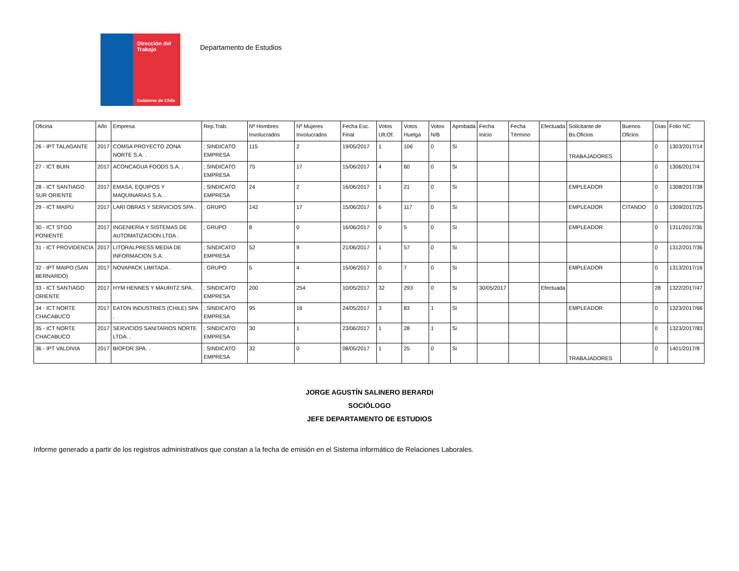Dirección del Trabajo
Gobierno de Chile
Departamento de Estudios
| Oficina | Año | Empresa | Rep.Trab. | Nº Hombres Involucrados | Nº Mujeres Involucrados | Fecha Esc. Final | Votos Ult.Of. | Votos Huelga | Votos N/B | Aprobada | Fecha Inicio | Fecha Término | Efectuada | Solicitante de Bs.Oficios | Buenos Oficios | Días | Folio NC |
| --- | --- | --- | --- | --- | --- | --- | --- | --- | --- | --- | --- | --- | --- | --- | --- | --- | --- |
| 26 - IPT TALAGANTE | 2017 | COMSA PROYECTO ZONA NORTE S.A. . | ; SINDICATO EMPRESA | 115 | 2 | 19/05/2017 | 1 | 106 | 0 | Si | | | | TRABAJADORES | | 0 | 1303/2017/14 |
| 27 - ICT BUIN | 2017 | ACONCAGUA FOODS S.A. . | ; SINDICATO EMPRESA | 75 | 17 | 15/06/2017 | 4 | 60 | 0 | Si | | | | | | 0 | 1306/2017/4 |
| 28 - ICT SANTIAGO SUR ORIENTE | 2017 | EMASA, EQUIPOS Y MAQUINARIAS S.A. . | ; SINDICATO EMPRESA | 24 | 2 | 16/06/2017 | 1 | 21 | 0 | Si | | | | EMPLEADOR | | 0 | 1308/2017/38 |
| 29 - ICT MAIPÚ | 2017 | LARI OBRAS Y SERVICIOS SPA . | ; GRUPO | 142 | 17 | 15/06/2017 | 6 | 117 | 0 | Si | | | | EMPLEADOR | CITANDO | 0 | 1309/2017/25 |
| 30 - ICT STGO PONIENTE | 2017 | INGENIERIA Y SISTEMAS DE AUTOMATIZACION LTDA . | ; GRUPO | 8 | 0 | 16/06/2017 | 0 | 5 | 0 | Si | | | | EMPLEADOR | | 0 | 1311/2017/36 |
| 31 - ICT PROVIDENCIA | 2017 | LITORALPRESS MEDIA DE INFORMACION S.A. . | ; SINDICATO EMPRESA | 52 | 9 | 21/06/2017 | 1 | 57 | 0 | Si | | | | | | 0 | 1312/2017/36 |
| 32 - IPT MAIPO (SAN BERNARDO) | 2017 | NOVAPACK LIMITADA . | ; GRUPO | 5 | 4 | 15/06/2017 | 0 | 7 | 0 | Si | | | | EMPLEADOR | | 0 | 1313/2017/16 |
| 33 - ICT SANTIAGO ORIENTE | 2017 | HYM HENNES Y MAURITZ SPA . | ; SINDICATO EMPRESA | 200 | 254 | 10/05/2017 | 32 | 293 | 0 | Si | 30/05/2017 | | Efectuada | | | 28 | 1322/2017/47 |
| 34 - ICT NORTE CHACABUCO | 2017 | EATON INDUSTRIES (CHILE) SPA . | ; SINDICATO EMPRESA | 95 | 16 | 24/05/2017 | 3 | 83 | 1 | Si | | | | EMPLEADOR | | 0 | 1323/2017/66 |
| 35 - ICT NORTE CHACABUCO | 2017 | SERVICIOS SANITARIOS NORTE LTDA. . | ; SINDICATO EMPRESA | 30 | 1 | 23/06/2017 | 1 | 28 | 1 | Si | | | | | | 0 | 1323/2017/83 |
| 36 - IPT VALDIVIA | 2017 | BIOFOR SPA. . | ; SINDICATO EMPRESA | 32 | 0 | 08/05/2017 | 1 | 25 | 0 | Si | | | | TRABAJADORES | | 0 | 1401/2017/8 |
JORGE AGUSTÍN SALINERO BERARDI
SOCIÓLOGO
JEFE DEPARTAMENTO DE ESTUDIOS
Informe generado a partir de los registros administrativos que constan a la fecha de emisión en el Sistema informático de Relaciones Laborales.